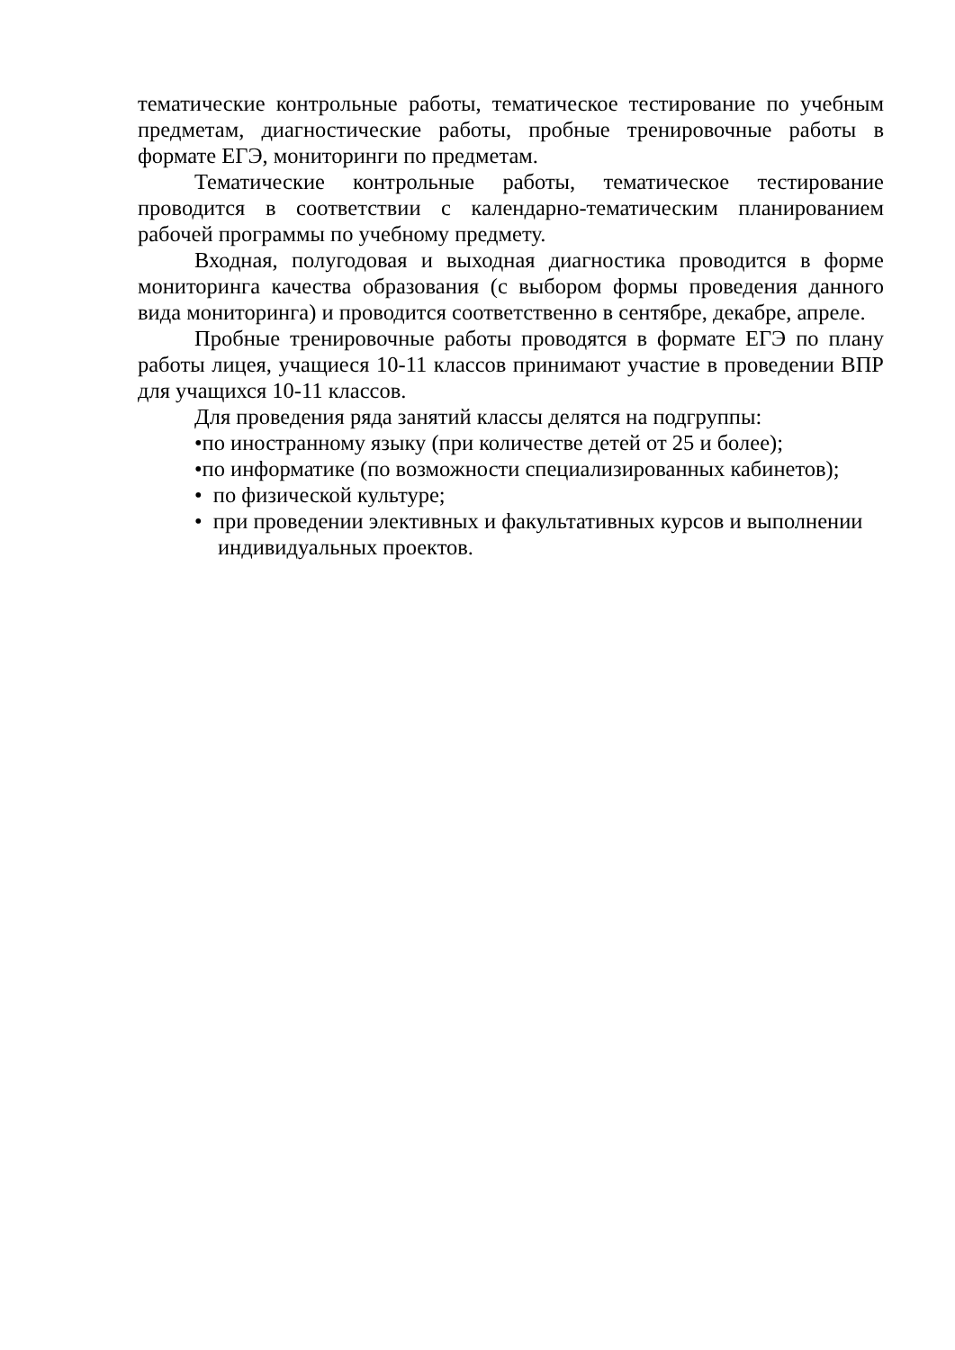тематические контрольные работы, тематическое тестирование по учебным предметам, диагностические работы, пробные тренировочные работы в формате ЕГЭ, мониторинги по предметам.
Тематические контрольные работы, тематическое тестирование проводится в соответствии с календарно-тематическим планированием рабочей программы по учебному предмету.
Входная, полугодовая и выходная диагностика проводится в форме мониторинга качества образования (с выбором формы проведения данного вида мониторинга) и проводится соответственно в сентябре, декабре, апреле.
Пробные тренировочные работы проводятся в формате ЕГЭ по плану работы лицея, учащиеся 10-11 классов принимают участие в проведении ВПР для учащихся 10-11 классов.
Для проведения ряда занятий классы делятся на подгруппы:
•по иностранному языку (при количестве детей от 25 и более);
•по информатике (по возможности специализированных кабинетов);
• по физической культуре;
• при проведении элективных и факультативных курсов и выполнении индивидуальных проектов.